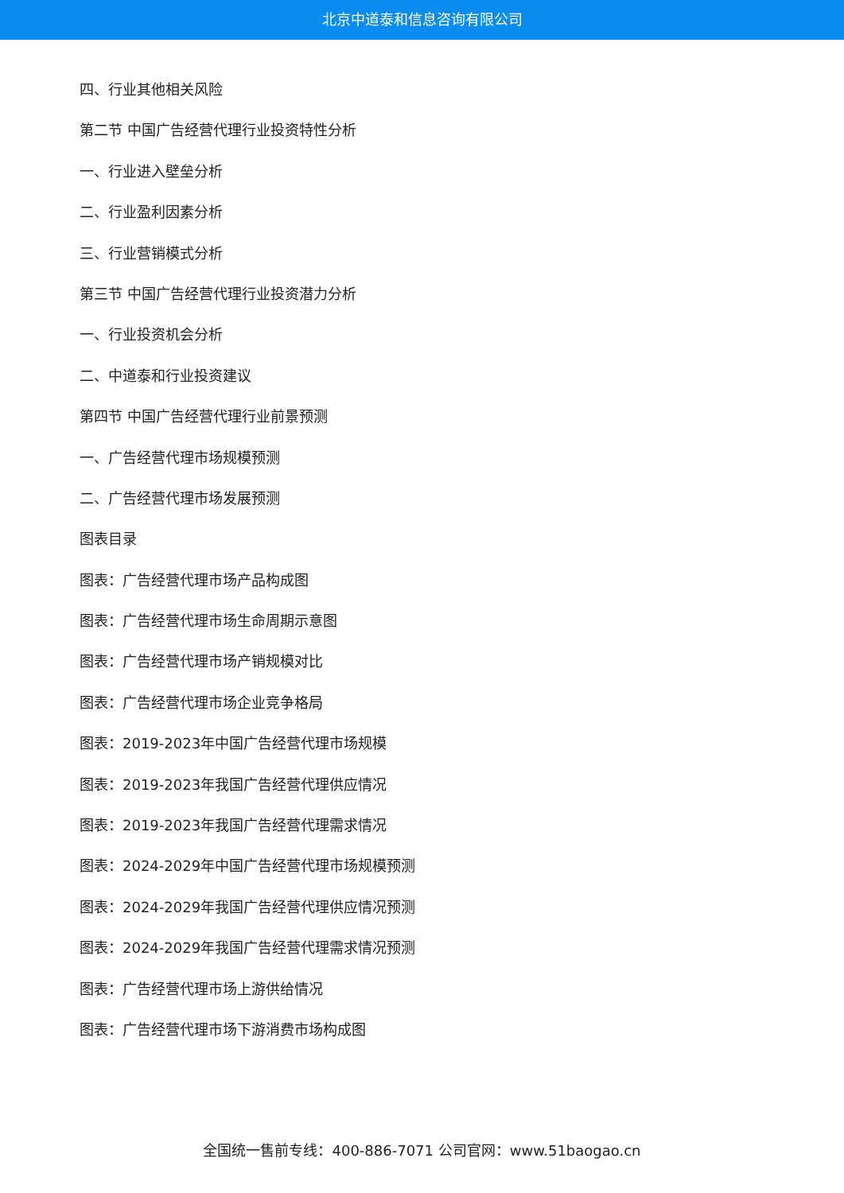北京中道泰和信息咨询有限公司
四、行业其他相关风险
第二节 中国广告经营代理行业投资特性分析
一、行业进入壁垒分析
二、行业盈利因素分析
三、行业营销模式分析
第三节 中国广告经营代理行业投资潜力分析
一、行业投资机会分析
二、中道泰和行业投资建议
第四节 中国广告经营代理行业前景预测
一、广告经营代理市场规模预测
二、广告经营代理市场发展预测
图表目录
图表：广告经营代理市场产品构成图
图表：广告经营代理市场生命周期示意图
图表：广告经营代理市场产销规模对比
图表：广告经营代理市场企业竞争格局
图表：2019-2023年中国广告经营代理市场规模
图表：2019-2023年我国广告经营代理供应情况
图表：2019-2023年我国广告经营代理需求情况
图表：2024-2029年中国广告经营代理市场规模预测
图表：2024-2029年我国广告经营代理供应情况预测
图表：2024-2029年我国广告经营代理需求情况预测
图表：广告经营代理市场上游供给情况
图表：广告经营代理市场下游消费市场构成图
全国统一售前专线：400-886-7071 公司官网：www.51baogao.cn